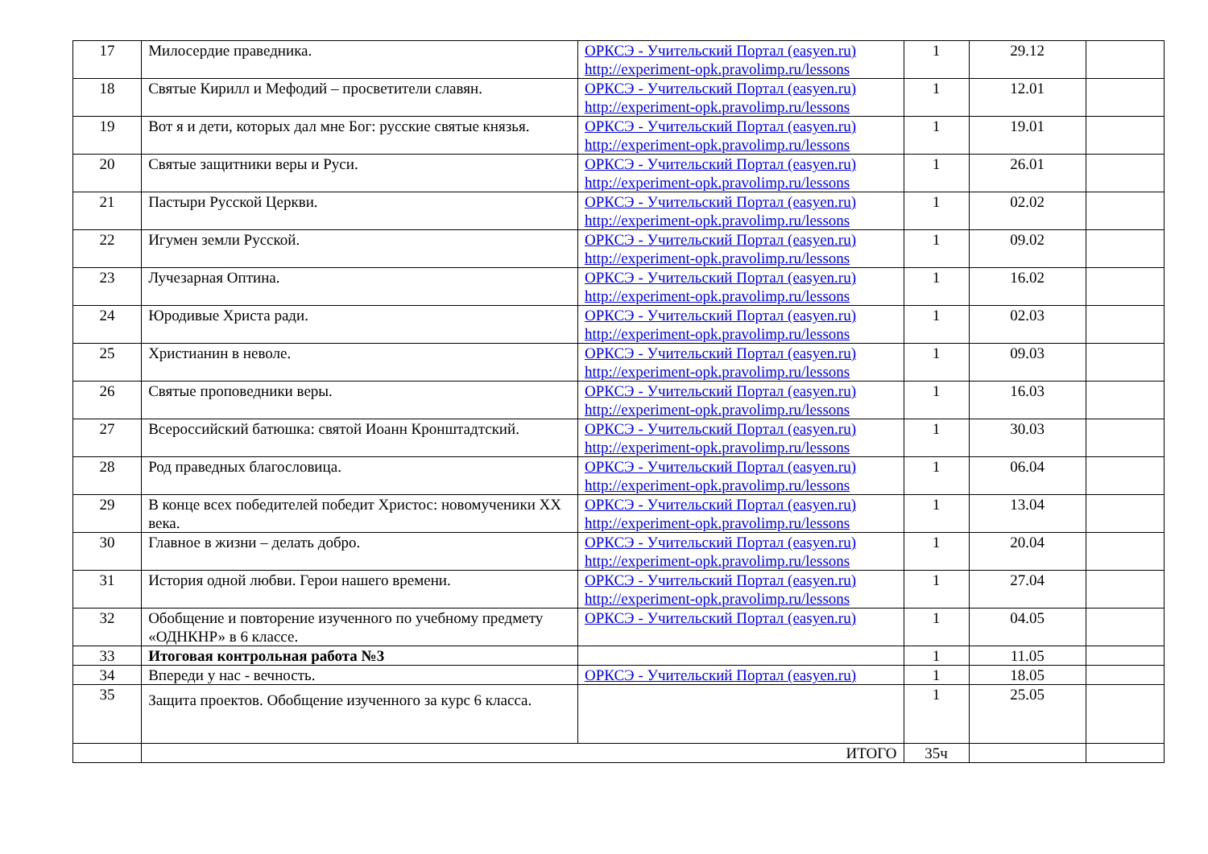| 17 | Милосердие праведника. | ОРКСЭ - Учительский Портал (easyen.ru) http://experiment-opk.pravolimp.ru/lessons | 1 | 29.12 | |
| 18 | Святые Кирилл и Мефодий – просветители славян. | ОРКСЭ - Учительский Портал (easyen.ru) http://experiment-opk.pravolimp.ru/lessons | 1 | 12.01 | |
| 19 | Вот я и дети, которых дал мне Бог: русские святые князья. | ОРКСЭ - Учительский Портал (easyen.ru) http://experiment-opk.pravolimp.ru/lessons | 1 | 19.01 | |
| 20 | Святые защитники веры и Руси. | ОРКСЭ - Учительский Портал (easyen.ru) http://experiment-opk.pravolimp.ru/lessons | 1 | 26.01 | |
| 21 | Пастыри Русской Церкви. | ОРКСЭ - Учительский Портал (easyen.ru) http://experiment-opk.pravolimp.ru/lessons | 1 | 02.02 | |
| 22 | Игумен земли Русской. | ОРКСЭ - Учительский Портал (easyen.ru) http://experiment-opk.pravolimp.ru/lessons | 1 | 09.02 | |
| 23 | Лучезарная Оптина. | ОРКСЭ - Учительский Портал (easyen.ru) http://experiment-opk.pravolimp.ru/lessons | 1 | 16.02 | |
| 24 | Юродивые Христа ради. | ОРКСЭ - Учительский Портал (easyen.ru) http://experiment-opk.pravolimp.ru/lessons | 1 | 02.03 | |
| 25 | Христианин в неволе. | ОРКСЭ - Учительский Портал (easyen.ru) http://experiment-opk.pravolimp.ru/lessons | 1 | 09.03 | |
| 26 | Святые проповедники веры. | ОРКСЭ - Учительский Портал (easyen.ru) http://experiment-opk.pravolimp.ru/lessons | 1 | 16.03 | |
| 27 | Всероссийский батюшка: святой Иоанн Кронштадтский. | ОРКСЭ - Учительский Портал (easyen.ru) http://experiment-opk.pravolimp.ru/lessons | 1 | 30.03 | |
| 28 | Род праведных благословица. | ОРКСЭ - Учительский Портал (easyen.ru) http://experiment-opk.pravolimp.ru/lessons | 1 | 06.04 | |
| 29 | В конце всех победителей победит Христос: новомученики XX века. | ОРКСЭ - Учительский Портал (easyen.ru) http://experiment-opk.pravolimp.ru/lessons | 1 | 13.04 | |
| 30 | Главное в жизни – делать добро. | ОРКСЭ - Учительский Портал (easyen.ru) http://experiment-opk.pravolimp.ru/lessons | 1 | 20.04 | |
| 31 | История одной любви. Герои нашего времени. | ОРКСЭ - Учительский Портал (easyen.ru) http://experiment-opk.pravolimp.ru/lessons | 1 | 27.04 | |
| 32 | Обобщение и повторение изученного по учебному предмету «ОДНКНР» в 6 классе. | ОРКСЭ - Учительский Портал (easyen.ru) | 1 | 04.05 | |
| 33 | Итоговая контрольная работа №3 | | 1 | 11.05 | |
| 34 | Впереди у нас - вечность. | ОРКСЭ - Учительский Портал (easyen.ru) | 1 | 18.05 | |
| 35 | Защита проектов. Обобщение изученного за курс 6 класса. | | 1 | 25.05 | |
| | ИТОГО | | 35ч | | |